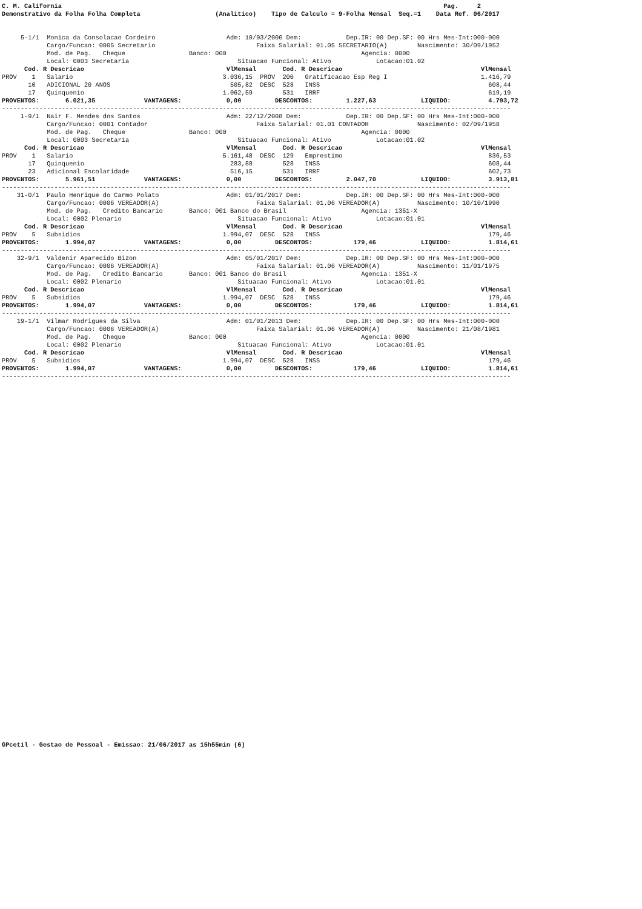C. M. California                                                                                                      Pag.     2
Demonstrativo da Folha Folha Completa                    (Analitico)    Tipo de Calculo = 9-Folha Mensal  Seq.=1    Data Ref. 06/2017


     5-1/1  Monica da Consolacao Cordeiro                   Adm: 10/03/2000 Dem:            Dep.IR: 00 Dep.SF: 00 Hrs Mes-Int:000-000
            Cargo/Funcao: 0005 Secretario                           Faixa Salarial: 01.05 SECRETARIO(A)        Nascimento: 30/09/1952
            Mod. de Pag.   Cheque                 Banco: 000                                    Agencia: 0000
            Local: 0003 Secretaria                             Situacao Funcional: Ativo            Lotacao:01.02
      Cod. R Descricao                                      VlMensal       Cod. R Descricao                                     VlMensal
PROV    1   Salario                                        3.036,15  PROV  200   Gratificacao Esp Reg I                         1.416,79
       10   ADICIONAL 20 ANOS                                505,82  DESC  528   INSS                                             608,44
       17   Quinquenio                                     1.062,59        531   IRRF                                             619,19
PROVENTOS:       6.021,35             VANTAGENS:            0,00         DESCONTOS:         1.227,63            LIQUIDO:          4.793,72
----------------------------------------------------------------------------------------------------------------------------------------
     1-9/1  Nair F. Mendes dos Santos                       Adm: 22/12/2008 Dem:            Dep.IR: 00 Dep.SF: 00 Hrs Mes-Int:000-000
            Cargo/Funcao: 0001 Contador                             Faixa Salarial: 01.01 CONTADOR             Nascimento: 02/09/1958
            Mod. de Pag.   Cheque                 Banco: 000                                    Agencia: 0000
            Local: 0003 Secretaria                             Situacao Funcional: Ativo            Lotacao:01.02
      Cod. R Descricao                                      VlMensal       Cod. R Descricao                                     VlMensal
PROV    1   Salario                                        5.161,48  DESC  129   Emprestimo                                       836,53
       17   Quinquenio                                       283,88        528   INSS                                             608,44
       23   Adicional Escolaridade                           516,15        531   IRRF                                             602,73
PROVENTOS:       5.961,51             VANTAGENS:            0,00         DESCONTOS:         2.047,70            LIQUIDO:          3.913,81
----------------------------------------------------------------------------------------------------------------------------------------
    31-0/1  Paulo Henrique do Carmo Polato                  Adm: 01/01/2017 Dem:            Dep.IR: 00 Dep.SF: 00 Hrs Mes-Int:000-000
            Cargo/Funcao: 0006 VEREADOR(A)                          Faixa Salarial: 01.06 VEREADOR(A)          Nascimento: 10/10/1990
            Mod. de Pag.   Credito Bancario       Banco: 001 Banco do Brasil                    Agencia: 1351-X
            Local: 0002 Plenario                               Situacao Funcional: Ativo            Lotacao:01.01
      Cod. R Descricao                                      VlMensal       Cod. R Descricao                                     VlMensal
PROV    5   Subsidios                                      1.994,07  DESC  528   INSS                                             179,46
PROVENTOS:       1.994,07             VANTAGENS:            0,00         DESCONTOS:           179,46            LIQUIDO:          1.814,61
----------------------------------------------------------------------------------------------------------------------------------------
    32-9/1  Valdenir Aparecido Bizon                        Adm: 05/01/2017 Dem:            Dep.IR: 00 Dep.SF: 00 Hrs Mes-Int:000-000
            Cargo/Funcao: 0006 VEREADOR(A)                          Faixa Salarial: 01.06 VEREADOR(A)          Nascimento: 11/01/1975
            Mod. de Pag.   Credito Bancario       Banco: 001 Banco do Brasil                    Agencia: 1351-X
            Local: 0002 Plenario                               Situacao Funcional: Ativo            Lotacao:01.01
      Cod. R Descricao                                      VlMensal       Cod. R Descricao                                     VlMensal
PROV    5   Subsidios                                      1.994,07  DESC  528   INSS                                             179,46
PROVENTOS:       1.994,07             VANTAGENS:            0,00         DESCONTOS:           179,46            LIQUIDO:          1.814,61
----------------------------------------------------------------------------------------------------------------------------------------
    19-1/1  Vilmar Rodrigues da Silva                       Adm: 01/01/2013 Dem:            Dep.IR: 00 Dep.SF: 00 Hrs Mes-Int:000-000
            Cargo/Funcao: 0006 VEREADOR(A)                          Faixa Salarial: 01.06 VEREADOR(A)          Nascimento: 21/08/1981
            Mod. de Pag.   Cheque                 Banco: 000                                    Agencia: 0000
            Local: 0002 Plenario                               Situacao Funcional: Ativo            Lotacao:01.01
      Cod. R Descricao                                      VlMensal       Cod. R Descricao                                     VlMensal
PROV    5   Subsidios                                      1.994,07  DESC  528   INSS                                             179,46
PROVENTOS:       1.994,07             VANTAGENS:            0,00         DESCONTOS:           179,46            LIQUIDO:          1.814,61
----------------------------------------------------------------------------------------------------------------------------------------
GPcetil - Gestao de Pessoal - Emissao: 21/06/2017 as 15h55min (6)